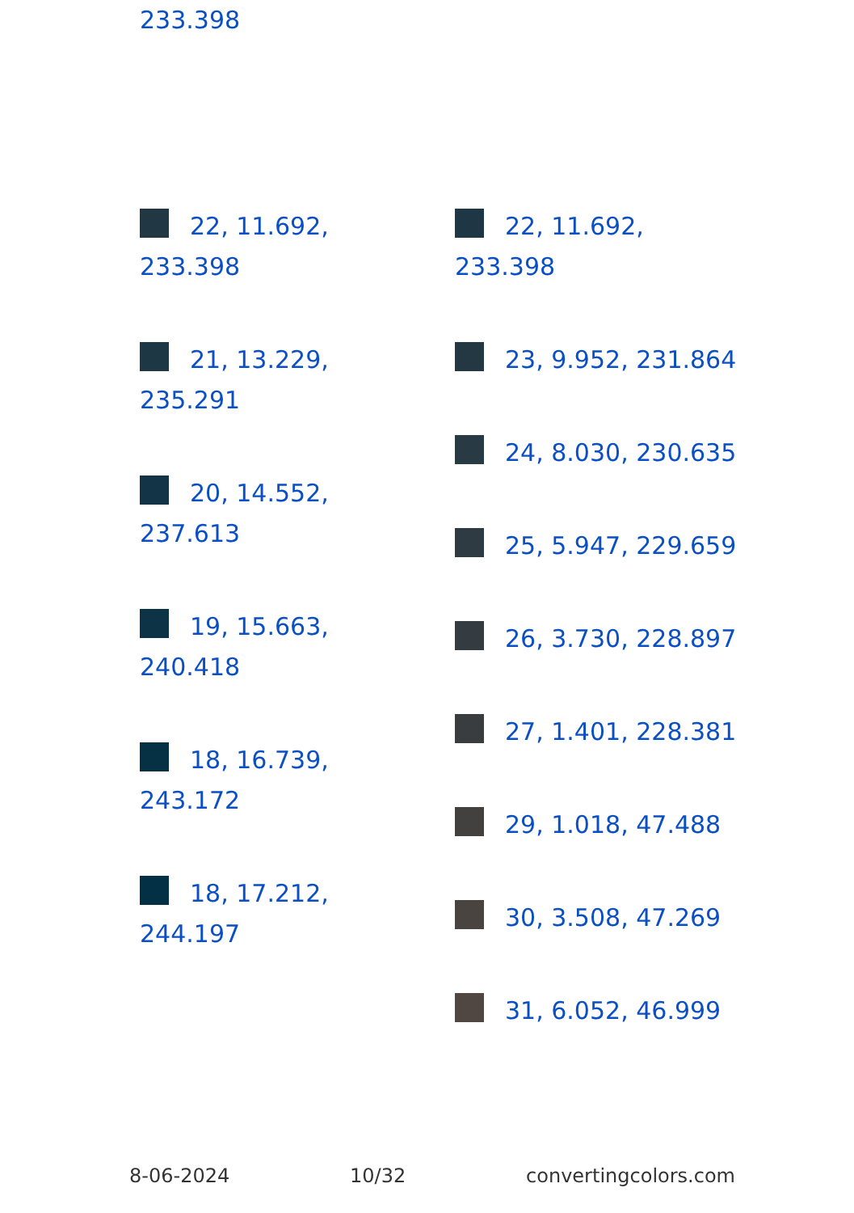233.398
22, 11.692, 233.398
21, 13.229, 235.291
20, 14.552, 237.613
19, 15.663, 240.418
18, 16.739, 243.172
18, 17.212, 244.197
22, 11.692, 233.398
23, 9.952, 231.864
24, 8.030, 230.635
25, 5.947, 229.659
26, 3.730, 228.897
27, 1.401, 228.381
29, 1.018, 47.488
30, 3.508, 47.269
31, 6.052, 46.999
8-06-2024 10/32 convertingcolors.com